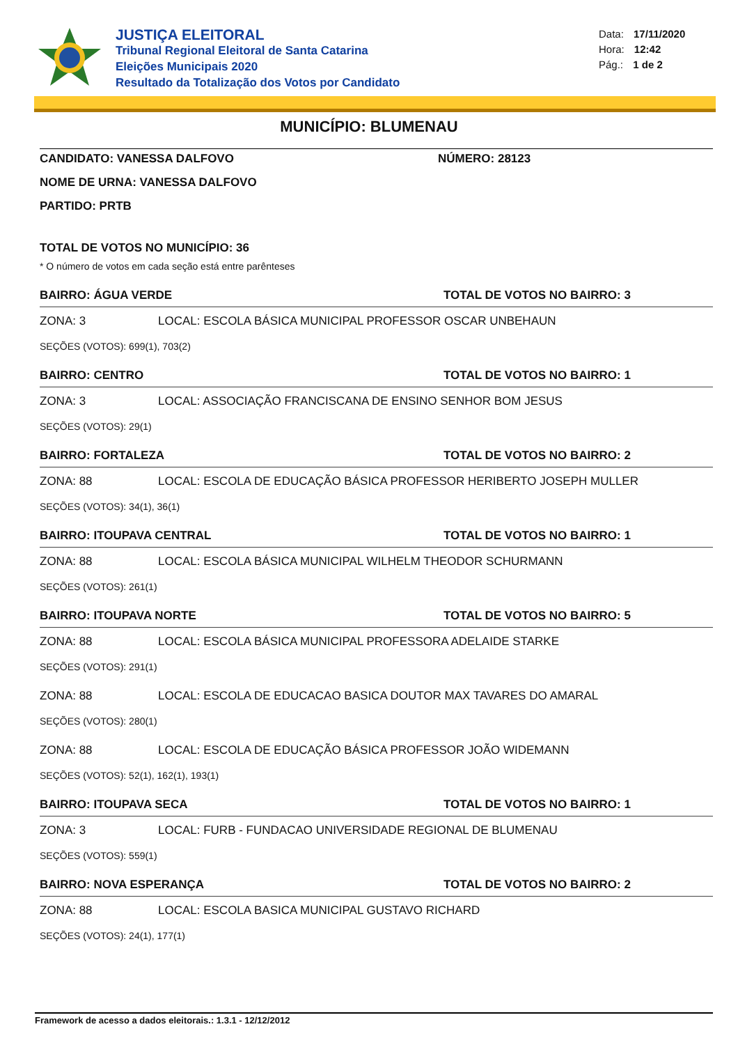JUSTIÇA ELEITORAL
Tribunal Regional Eleitoral de Santa Catarina
Eleições Municipais 2020
Resultado da Totalização dos Votos por Candidato
Data: 17/11/2020
Hora: 12:42
Pág.: 1 de 2
MUNICÍPIO: BLUMENAU
CANDIDATO: VANESSA DALFOVO NÚMERO: 28123
NOME DE URNA: VANESSA DALFOVO
PARTIDO: PRTB
TOTAL DE VOTOS NO MUNICÍPIO: 36
* O número de votos em cada seção está entre parênteses
BAIRRO: ÁGUA VERDE TOTAL DE VOTOS NO BAIRRO: 3
ZONA: 3 LOCAL: ESCOLA BÁSICA MUNICIPAL PROFESSOR OSCAR UNBEHAUN
SEÇÕES (VOTOS): 699(1), 703(2)
BAIRRO: CENTRO TOTAL DE VOTOS NO BAIRRO: 1
ZONA: 3 LOCAL: ASSOCIAÇÃO FRANCISCANA DE ENSINO SENHOR BOM JESUS
SEÇÕES (VOTOS): 29(1)
BAIRRO: FORTALEZA TOTAL DE VOTOS NO BAIRRO: 2
ZONA: 88 LOCAL: ESCOLA DE EDUCAÇÃO BÁSICA PROFESSOR HERIBERTO JOSEPH MULLER
SEÇÕES (VOTOS): 34(1), 36(1)
BAIRRO: ITOUPAVA CENTRAL TOTAL DE VOTOS NO BAIRRO: 1
ZONA: 88 LOCAL: ESCOLA BÁSICA MUNICIPAL WILHELM THEODOR SCHURMANN
SEÇÕES (VOTOS): 261(1)
BAIRRO: ITOUPAVA NORTE TOTAL DE VOTOS NO BAIRRO: 5
ZONA: 88 LOCAL: ESCOLA BÁSICA MUNICIPAL PROFESSORA ADELAIDE STARKE
SEÇÕES (VOTOS): 291(1)
ZONA: 88 LOCAL: ESCOLA DE EDUCACAO BASICA DOUTOR MAX TAVARES DO AMARAL
SEÇÕES (VOTOS): 280(1)
ZONA: 88 LOCAL: ESCOLA DE EDUCAÇÃO BÁSICA PROFESSOR JOÃO WIDEMANN
SEÇÕES (VOTOS): 52(1), 162(1), 193(1)
BAIRRO: ITOUPAVA SECA TOTAL DE VOTOS NO BAIRRO: 1
ZONA: 3 LOCAL: FURB - FUNDACAO UNIVERSIDADE REGIONAL DE BLUMENAU
SEÇÕES (VOTOS): 559(1)
BAIRRO: NOVA ESPERANÇA TOTAL DE VOTOS NO BAIRRO: 2
ZONA: 88 LOCAL: ESCOLA BASICA MUNICIPAL GUSTAVO RICHARD
SEÇÕES (VOTOS): 24(1), 177(1)
Framework de acesso a dados eleitorais.: 1.3.1 - 12/12/2012